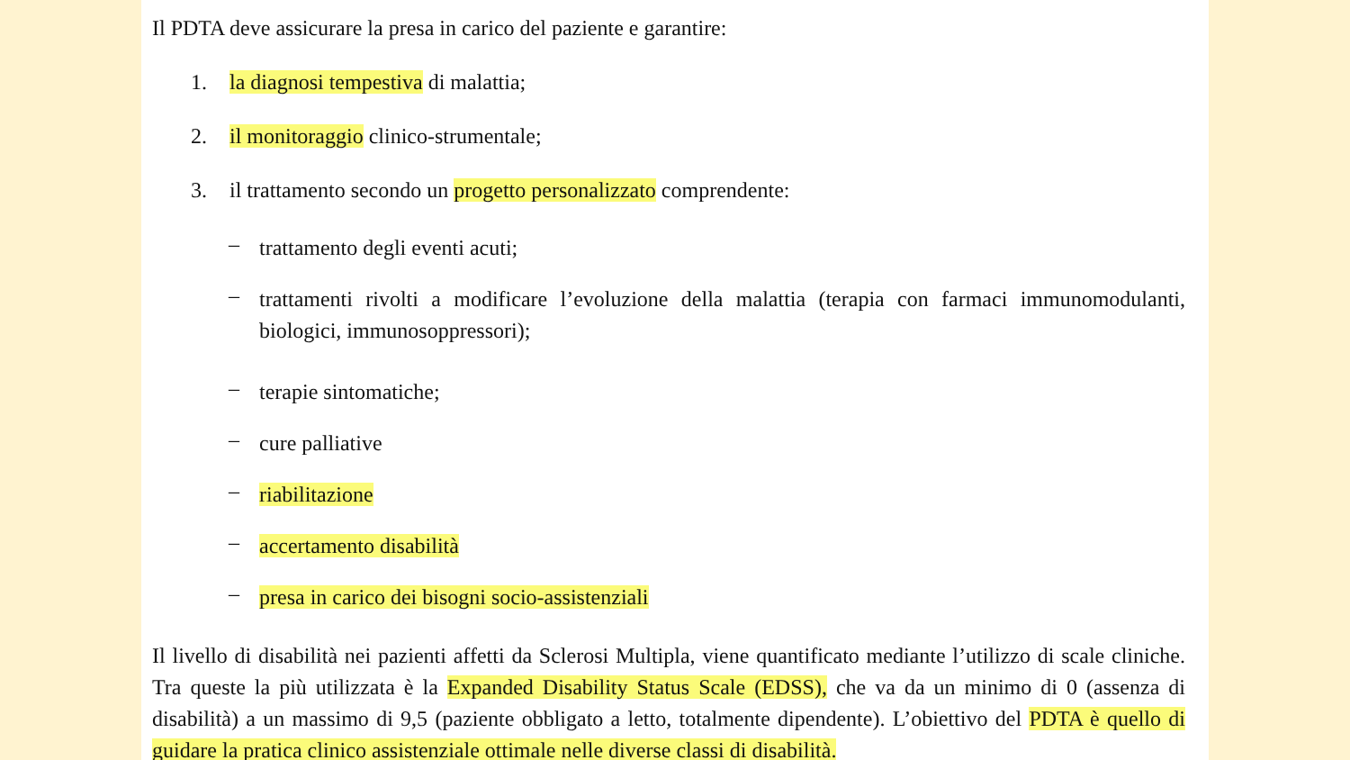Il PDTA deve assicurare la presa in carico del paziente e garantire:
1. la diagnosi tempestiva di malattia;
2. il monitoraggio clinico-strumentale;
3. il trattamento secondo un progetto personalizzato comprendente:
– trattamento degli eventi acuti;
– trattamenti rivolti a modificare l’evoluzione della malattia (terapia con farmaci immunomodulanti, biologici, immunosoppressori);
– terapie sintomatiche;
– cure palliative
– riabilitazione
– accertamento disabilità
– presa in carico dei bisogni socio-assistenziali
Il livello di disabilità nei pazienti affetti da Sclerosi Multipla, viene quantificato mediante l’utilizzo di scale cliniche. Tra queste la più utilizzata è la Expanded Disability Status Scale (EDSS), che va da un minimo di 0 (assenza di disabilità) a un massimo di 9,5 (paziente obbligato a letto, totalmente dipendente). L’obiettivo del PDTA è quello di guidare la pratica clinico assistenziale ottimale nelle diverse classi di disabilità.